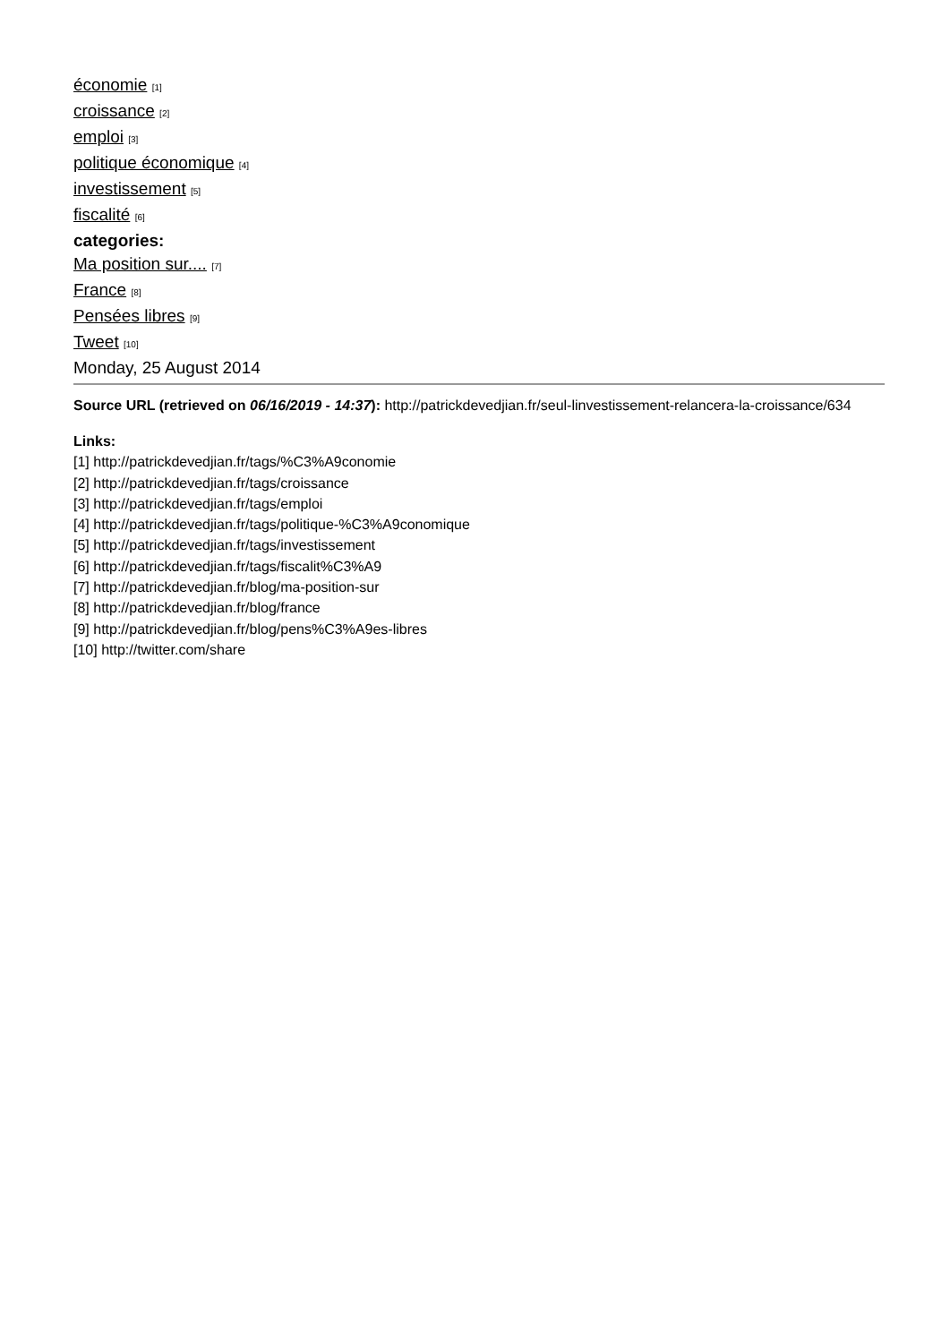économie [1]
croissance [2]
emploi [3]
politique économique [4]
investissement [5]
fiscalité [6]
categories:
Ma position sur.... [7]
France [8]
Pensées libres [9]
Tweet [10]
Monday, 25 August 2014
Source URL (retrieved on 06/16/2019 - 14:37): http://patrickdevedjian.fr/seul-linvestissement-relancera-la-croissance/634
Links:
[1] http://patrickdevedjian.fr/tags/%C3%A9conomie
[2] http://patrickdevedjian.fr/tags/croissance
[3] http://patrickdevedjian.fr/tags/emploi
[4] http://patrickdevedjian.fr/tags/politique-%C3%A9conomique
[5] http://patrickdevedjian.fr/tags/investissement
[6] http://patrickdevedjian.fr/tags/fiscalit%C3%A9
[7] http://patrickdevedjian.fr/blog/ma-position-sur
[8] http://patrickdevedjian.fr/blog/france
[9] http://patrickdevedjian.fr/blog/pens%C3%A9es-libres
[10] http://twitter.com/share